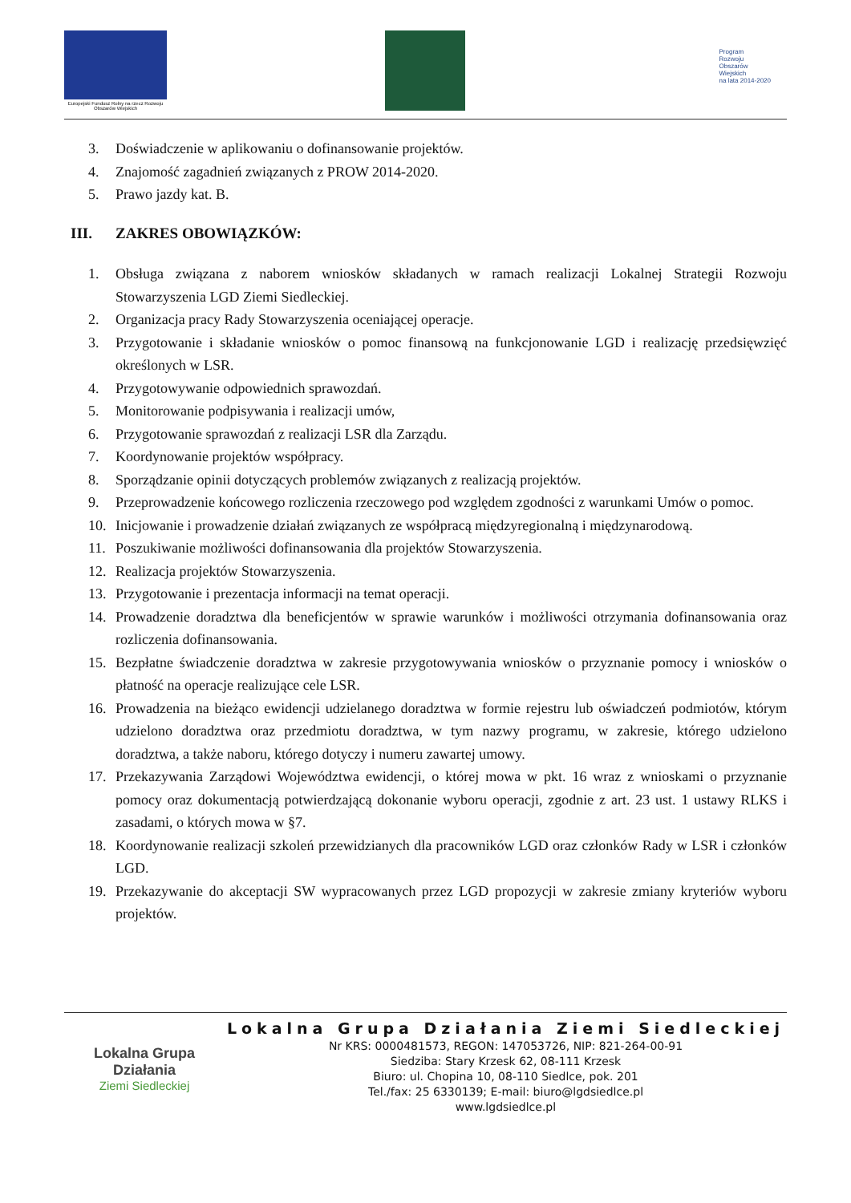Europejski Fundusz Rolny na rzecz Rozwoju Obszarów Wiejskich
Program
Rozwoju
Obszarów
Wiejskich
na lata 2014-2020
3. Doświadczenie w aplikowaniu o dofinansowanie projektów.
4. Znajomość zagadnień związanych z PROW 2014-2020.
5. Prawo jazdy kat. B.
III. ZAKRES OBOWIĄZKÓW:
1. Obsługa związana z naborem wniosków składanych w ramach realizacji Lokalnej Strategii Rozwoju Stowarzyszenia LGD Ziemi Siedleckiej.
2. Organizacja pracy Rady Stowarzyszenia oceniającej operacje.
3. Przygotowanie i składanie wniosków o pomoc finansową na funkcjonowanie LGD i realizację przedsięwzięć określonych w LSR.
4. Przygotowywanie odpowiednich sprawozdań.
5. Monitorowanie podpisywania i realizacji umów,
6. Przygotowanie sprawozdań z realizacji LSR dla Zarządu.
7. Koordynowanie projektów współpracy.
8. Sporządzanie opinii dotyczących problemów związanych z realizacją projektów.
9. Przeprowadzenie końcowego rozliczenia rzeczowego pod względem zgodności z warunkami Umów o pomoc.
10. Inicjowanie i prowadzenie działań związanych ze współpracą międzyregionalną i międzynarodową.
11. Poszukiwanie możliwości dofinansowania dla projektów Stowarzyszenia.
12. Realizacja projektów Stowarzyszenia.
13. Przygotowanie i prezentacja informacji na temat operacji.
14. Prowadzenie doradztwa dla beneficjentów w sprawie warunków i możliwości otrzymania dofinansowania oraz rozliczenia dofinansowania.
15. Bezpłatne świadczenie doradztwa w zakresie przygotowywania wniosków o przyznanie pomocy i wniosków o płatność na operacje realizujące cele LSR.
16. Prowadzenia na bieżąco ewidencji udzielanego doradztwa w formie rejestru lub oświadczeń podmiotów, którym udzielono doradztwa oraz przedmiotu doradztwa, w tym nazwy programu, w zakresie, którego udzielono doradztwa, a także naboru, którego dotyczy i numeru zawartej umowy.
17. Przekazywania Zarządowi Województwa ewidencji, o której mowa w pkt. 16 wraz z wnioskami o przyznanie pomocy oraz dokumentacją potwierdzającą dokonanie wyboru operacji, zgodnie z art. 23 ust. 1 ustawy RLKS i zasadami, o których mowa w §7.
18. Koordynowanie realizacji szkoleń przewidzianych dla pracowników LGD oraz członków Rady w LSR i członków LGD.
19. Przekazywanie do akceptacji SW wypracowanych przez LGD propozycji w zakresie zmiany kryteriów wyboru projektów.
Lokalna Grupa Działania
Ziemi Siedleckiej
Lokalna Grupa Działania Ziemi Siedleckiej
Nr KRS: 0000481573, REGON: 147053726, NIP: 821-264-00-91
Siedziba: Stary Krzesk 62, 08-111 Krzesk
Biuro: ul. Chopina 10, 08-110 Siedlce, pok. 201
Tel./fax: 25 6330139; E-mail: biuro@lgdsiedlce.pl
www.lgdsiedlce.pl